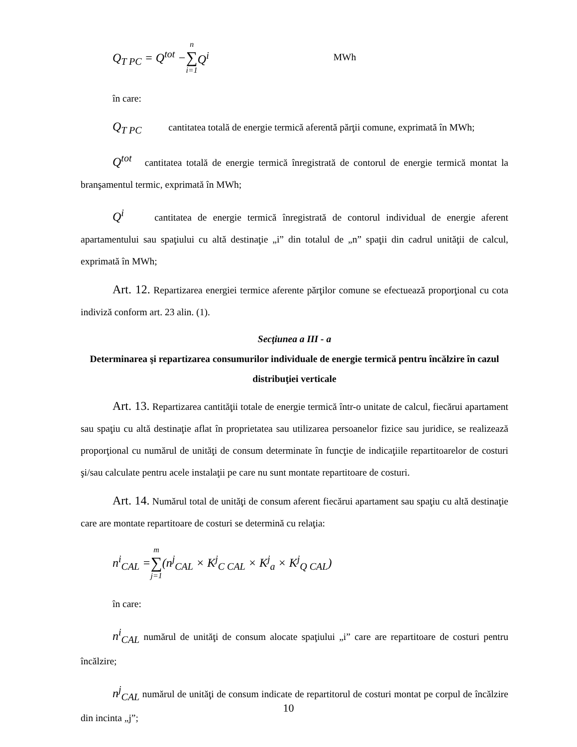Q<sub>T PC</sub> = Q<sup>tot</sup> − n ∑ i=1 Q<sup>i</sup> MWh
în care:
Q<sub>T PC</sub> cantitatea totală de energie termică aferentă părţii comune, exprimată în MWh;
Q<sup>tot</sup> cantitatea totală de energie termică înregistrată de contorul de energie termică montat la branşamentul termic, exprimată în MWh;
Q<sup>i</sup> cantitatea de energie termică înregistrată de contorul individual de energie aferent apartamentului sau spaţiului cu altă destinaţie „i” din totalul de „n” spaţii din cadrul unităţii de calcul, exprimată în MWh;
Art. 12. Repartizarea energiei termice aferente părţilor comune se efectuează proporţional cu cota indiviză conform art. 23 alin. (1).
Secţiunea a III - a
Determinarea şi repartizarea consumurilor individuale de energie termică pentru încălzire în cazul distribuţiei verticale
Art. 13. Repartizarea cantităţii totale de energie termică într-o unitate de calcul, fiecărui apartament sau spaţiu cu altă destinaţie aflat în proprietatea sau utilizarea persoanelor fizice sau juridice, se realizează proporţional cu numărul de unităţi de consum determinate în funcţie de indicaţiile repartitoarelor de costuri şi/sau calculate pentru acele instalaţii pe care nu sunt montate repartitoare de costuri.
Art. 14. Numărul total de unităţi de consum aferent fiecărui apartament sau spaţiu cu altă destinaţie care are montate repartitoare de costuri se determină cu relaţia:
n<sup>i</sup><sub>CAL</sub> = m ∑ j=1 (n<sup>j</sup><sub>CAL</sub> × K<sup>j</sup><sub>C CAL</sub> × K<sup>j</sup><sub>a</sub> × K<sup>j</sup><sub>Q CAL</sub>)
în care:
n<sup>i</sup><sub>CAL</sub> numărul de unităţi de consum alocate spaţiului „i” care are repartitoare de costuri pentru încălzire;
n<sup>j</sup><sub>CAL</sub> numărul de unităţi de consum indicate de repartitorul de costuri montat pe corpul de încălzire din incinta „j”;
10